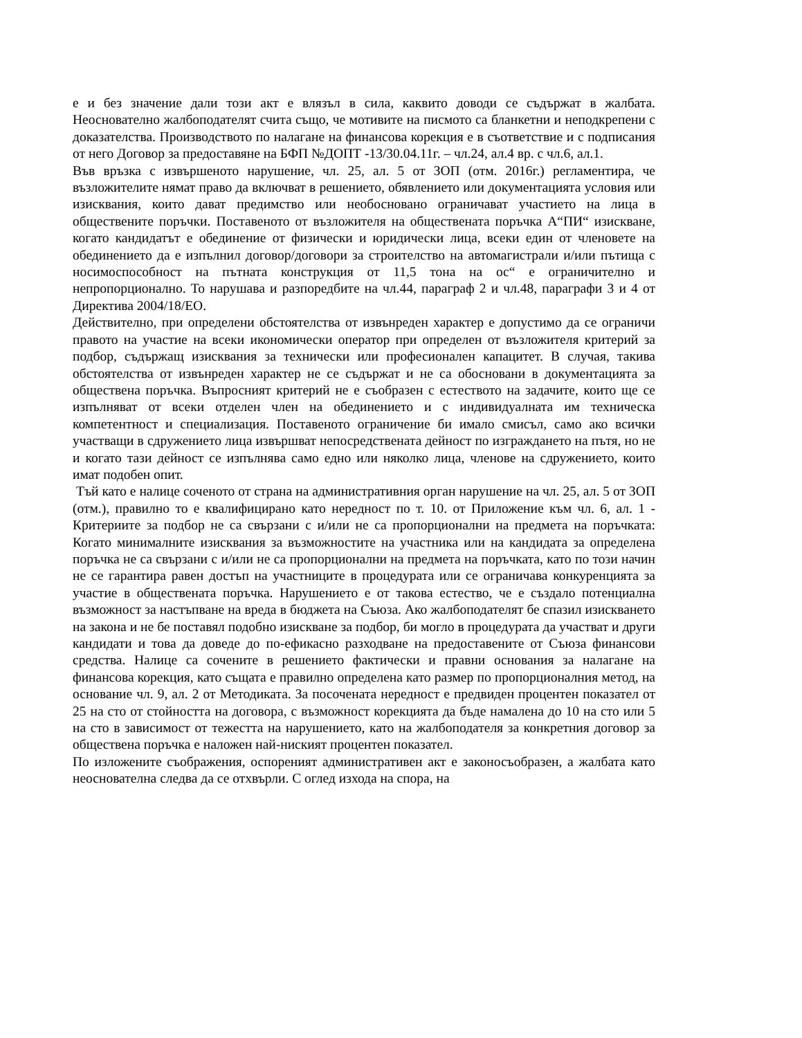е и без значение дали този акт е влязъл в сила, каквито доводи се съдържат в жалбата. Неоснователно жалбоподателят счита също, че мотивите на писмото са бланкетни и неподкрепени с доказателства. Производството по налагане на финансова корекция е в съответствие и с подписания от него Договор за предоставяне на БФП №ДОПТ -13/30.04.11г. – чл.24, ал.4 вр. с чл.6, ал.1.
Във връзка с извършеното нарушение, чл. 25, ал. 5 от ЗОП (отм. 2016г.) регламентира, че възложителите нямат право да включват в решението, обявлението или документацията условия или изисквания, които дават предимство или необосновано ограничават участието на лица в обществените поръчки. Поставеното от възложителя на обществената поръчка А“ПИ“ изискване, когато кандидатът е обединение от физически и юридически лица, всеки един от членовете на обединението да е изпълнил договор/договори за строителство на автомагистрали и/или пътища с носимоспособност на пътната конструкция от 11,5 тона на ос“ е ограничително и непропорционално. То нарушава и разпоредбите на чл.44, параграф 2 и чл.48, параграфи 3 и 4 от Директива 2004/18/ЕО.
Действително, при определени обстоятелства от извънреден характер е допустимо да се ограничи правото на участие на всеки икономически оператор при определен от възложителя критерий за подбор, съдържащ изисквания за технически или професионален капацитет. В случая, такива обстоятелства от извънреден характер не се съдържат и не са обосновани в документацията за обществена поръчка. Въпросният критерий не е съобразен с естеството на задачите, които ще се изпълняват от всеки отделен член на обединението и с индивидуалната им техническа компетентност и специализация. Поставеното ограничение би имало смисъл, само ако всички участващи в сдружението лица извършват непосредствената дейност по изграждането на пътя, но не и когато тази дейност се изпълнява само едно или няколко лица, членове на сдружението, които имат подобен опит.
Тъй като е налице соченото от страна на административния орган нарушение на чл. 25, ал. 5 от ЗОП (отм.), правилно то е квалифицирано като нередност по т. 10. от Приложение към чл. 6, ал. 1 - Критериите за подбор не са свързани с и/или не са пропорционални на предмета на поръчката: Когато минималните изисквания за възможностите на участника или на кандидата за определена поръчка не са свързани с и/или не са пропорционални на предмета на поръчката, като по този начин не се гарантира равен достъп на участниците в процедурата или се ограничава конкуренцията за участие в обществената поръчка. Нарушението е от такова естество, че е създало потенциална възможност за настъпване на вреда в бюджета на Съюза. Ако жалбоподателят бе спазил изискването на закона и не бе поставял подобно изискване за подбор, би могло в процедурата да участват и други кандидати и това да доведе до по-ефикасно разходване на предоставените от Съюза финансови средства. Налице са сочените в решението фактически и правни основания за налагане на финансова корекция, като същата е правилно определена като размер по пропорционалния метод, на основание чл. 9, ал. 2 от Методиката. За посочената нередност е предвиден процентен показател от 25 на сто от стойността на договора, с възможност корекцията да бъде намалена до 10 на сто или 5 на сто в зависимост от тежестта на нарушението, като на жалбоподателя за конкретния договор за обществена поръчка е наложен най-ниският процентен показател.
По изложените съображения, оспореният административен акт е законосъобразен, а жалбата като неоснователна следва да се отхвърли. С оглед изхода на спора, на